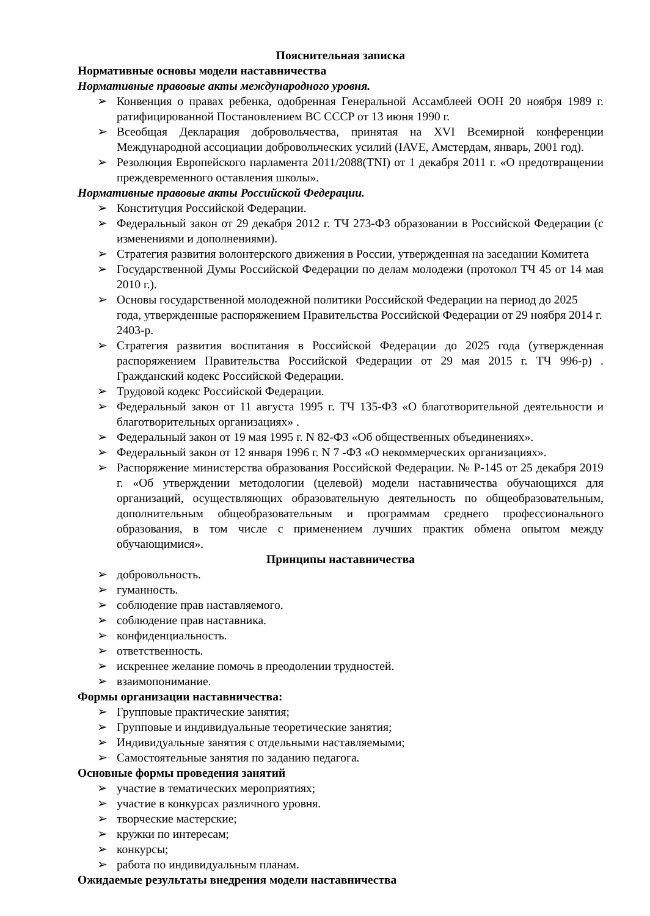Пояснительная записка
Нормативные основы модели наставничества
Нормативные правовые акты международного уровня.
➢ Конвенция о правах ребенка, одобренная Генеральной Ассамблеей ООН 20 ноября 1989 г. ратифицированной Постановлением ВС СССР от 13 июня 1990 г.
➢ Всеобщая Декларация добровольчества, принятая на XVI Всемирной конференции Международной ассоциации добровольческих усилий (IAVE, Амстердам, январь, 2001 год).
➢ Резолюция Европейского парламента 2011/2088(TNI) от 1 декабря 2011 г. «О предотвращении преждевременного оставления школы».
Нормативные правовые акты Российской Федерации.
➢ Конституция Российской Федерации.
➢ Федеральный закон от 29 декабря 2012 г. ТЧ 273-ФЗ образовании в Российской Федерации (с изменениями и дополнениями).
➢ Стратегия развития волонтерского движения в России, утвержденная на заседании Комитета
➢ Государственной Думы Российской Федерации по делам молодежи (протокол ТЧ 45 от 14 мая 2010 г.).
➢ Основы государственной молодежной политики Российской Федерации на период до 2025 года, утвержденные распоряжением Правительства Российской Федерации от 29 ноября 2014 г. 2403-р.
➢ Стратегия развития воспитания в Российской Федерации до 2025 года (утвержденная распоряжением Правительства Российской Федерации от 29 мая 2015 г. ТЧ 996-р) . Гражданский кодекс Российской Федерации.
➢ Трудовой кодекс Российской Федерации.
➢ Федеральный закон от 11 августа 1995 г. ТЧ 135-ФЗ «О благотворительной деятельности и благотворительных организациях» .
➢ Федеральный закон от 19 мая 1995 г. N 82-ФЗ «Об общественных объединениях».
➢ Федеральный закон от 12 января 1996 г. N 7 -ФЗ «О некоммерческих организациях».
➢ Распоряжение министерства образования Российской Федерации. № Р-145 от 25 декабря 2019 г. «Об утверждении методологии (целевой) модели наставничества обучающихся для организаций, осуществляющих образовательную деятельность по общеобразовательным, дополнительным общеобразовательным и программам среднего профессионального образования, в том числе с применением лучших практик обмена опытом между обучающимися».
Принципы наставничества
➢ добровольность.
➢ гуманность.
➢ соблюдение прав наставляемого.
➢ соблюдение прав наставника.
➢ конфиденциальность.
➢ ответственность.
➢ искреннее желание помочь в преодолении трудностей.
➢ взаимопонимание.
Формы организации наставничества:
➢ Групповые практические занятия;
➢ Групповые и индивидуальные теоретические занятия;
➢ Индивидуальные занятия с отдельными наставляемыми;
➢ Самостоятельные занятия по заданию педагога.
Основные формы проведения занятий
➢ участие в тематических мероприятиях;
➢ участие в конкурсах различного уровня.
➢ творческие мастерские;
➢ кружки по интересам;
➢ конкурсы;
➢ работа по индивидуальным планам.
Ожидаемые результаты внедрения модели наставничества